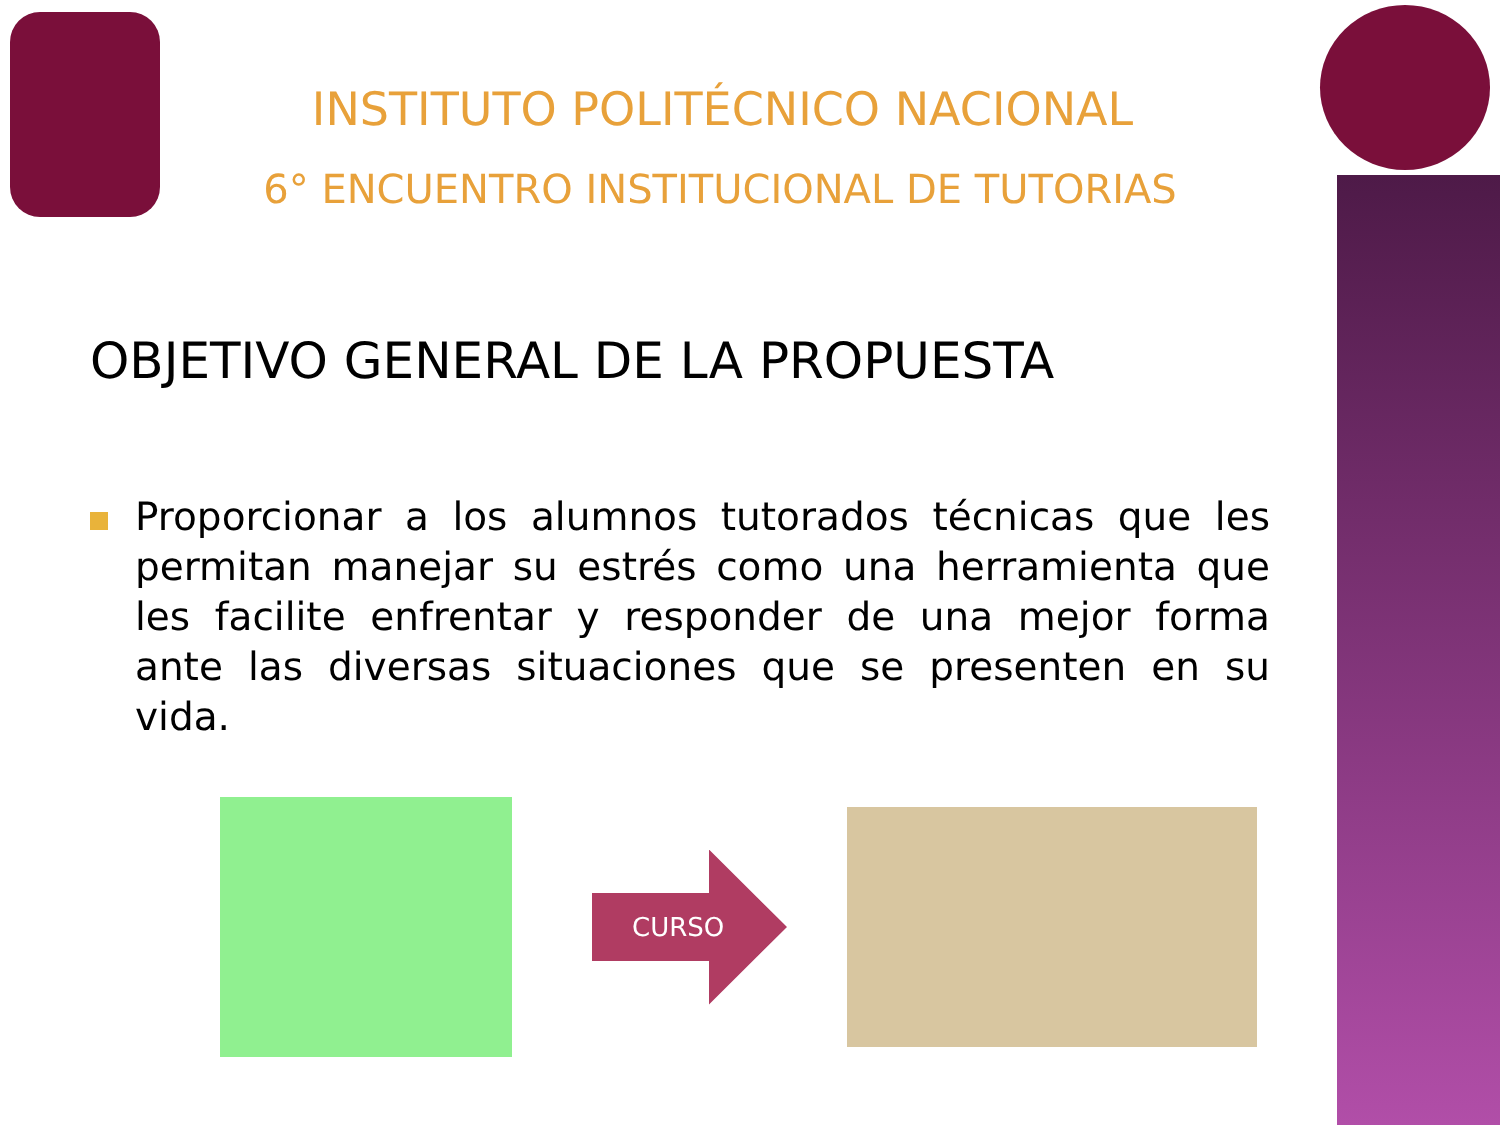INSTITUTO POLITÉCNICO NACIONAL
6° ENCUENTRO INSTITUCIONAL DE TUTORIAS
OBJETIVO GENERAL DE LA PROPUESTA
Proporcionar a los alumnos tutorados técnicas que les permitan manejar su estrés como una herramienta que les facilite enfrentar y responder de una mejor forma ante las diversas situaciones que se presenten en su vida.
CURSO